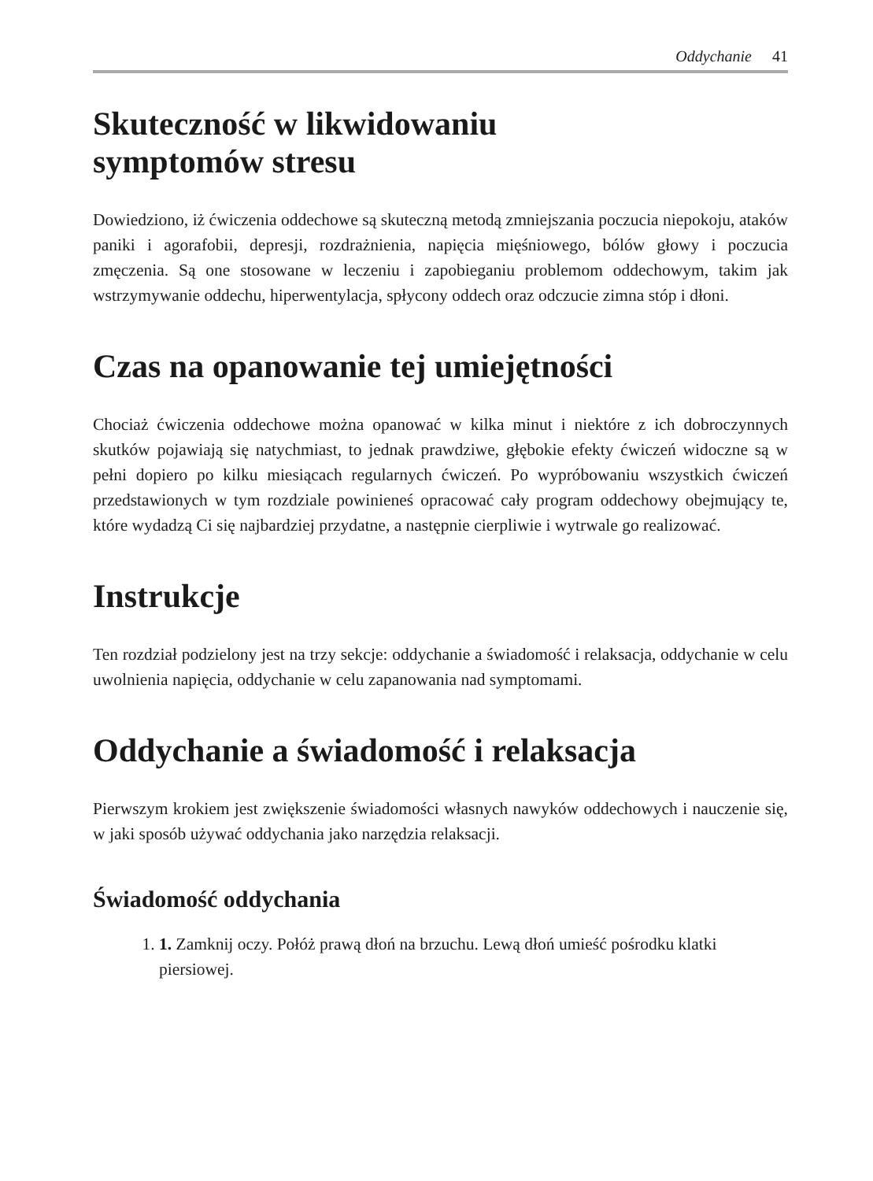Oddychanie 41
Skuteczność w likwidowaniu
symptomów stresu
Dowiedziono, iż ćwiczenia oddechowe są skuteczną metodą zmniejszania poczucia niepokoju, ataków paniki i agorafobii, depresji, rozdrażnienia, napięcia mięśniowego, bólów głowy i poczucia zmęczenia. Są one stosowane w leczeniu i zapobieganiu problemom oddechowym, takim jak wstrzymywanie oddechu, hiperwentylacja, spłycony oddech oraz odczucie zimna stóp i dłoni.
Czas na opanowanie tej umiejętności
Chociaż ćwiczenia oddechowe można opanować w kilka minut i niektóre z ich dobroczynnych skutków pojawiają się natychmiast, to jednak prawdziwe, głębokie efekty ćwiczeń widoczne są w pełni dopiero po kilku miesiącach regularnych ćwiczeń. Po wypróbowaniu wszystkich ćwiczeń przedstawionych w tym rozdziale powinieneś opracować cały program oddechowy obejmujący te, które wydadzą Ci się najbardziej przydatne, a następnie cierpliwie i wytrwale go realizować.
Instrukcje
Ten rozdział podzielony jest na trzy sekcje: oddychanie a świadomość i relaksacja, oddychanie w celu uwolnienia napięcia, oddychanie w celu zapanowania nad symptomami.
Oddychanie a świadomość i relaksacja
Pierwszym krokiem jest zwiększenie świadomości własnych nawyków oddechowych i nauczenie się, w jaki sposób używać oddychania jako narzędzia relaksacji.
Świadomość oddychania
1. 1. Zamknij oczy. Połóż prawą dłoń na brzuchu. Lewą dłoń umieść pośrodku klatki piersiowej.